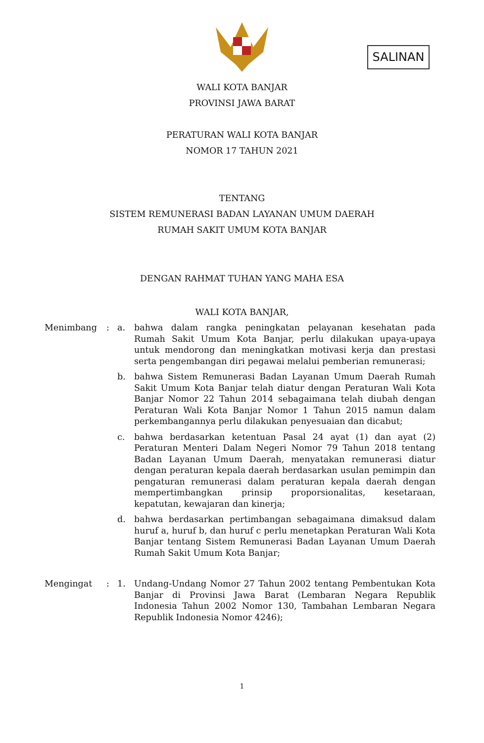SALINAN
WALI KOTA BANJAR
PROVINSI JAWA BARAT
PERATURAN WALI KOTA BANJAR
NOMOR 17 TAHUN 2021
TENTANG
SISTEM REMUNERASI BADAN LAYANAN UMUM DAERAH
RUMAH SAKIT UMUM KOTA BANJAR
DENGAN RAHMAT TUHAN YANG MAHA ESA
WALI KOTA BANJAR,
| Menimbang | : | a. | bahwa dalam rangka peningkatan pelayanan kesehatan pada Rumah Sakit Umum Kota Banjar, perlu dilakukan upaya-upaya untuk mendorong dan meningkatkan motivasi kerja dan prestasi serta pengembangan diri pegawai melalui pemberian remunerasi; |
| | | b. | bahwa Sistem Remunerasi Badan Layanan Umum Daerah Rumah Sakit Umum Kota Banjar telah diatur dengan Peraturan Wali Kota Banjar Nomor 22 Tahun 2014 sebagaimana telah diubah dengan Peraturan Wali Kota Banjar Nomor 1 Tahun 2015 namun dalam perkembangannya perlu dilakukan penyesuaian dan dicabut; |
| | | c. | bahwa berdasarkan ketentuan Pasal 24 ayat (1) dan ayat (2) Peraturan Menteri Dalam Negeri Nomor 79 Tahun 2018 tentang Badan Layanan Umum Daerah, menyatakan remunerasi diatur dengan peraturan kepala daerah berdasarkan usulan pemimpin dan pengaturan remunerasi dalam peraturan kepala daerah dengan mempertimbangkan prinsip proporsionalitas, kesetaraan, kepatutan, kewajaran dan kinerja; |
| | | d. | bahwa berdasarkan pertimbangan sebagaimana dimaksud dalam huruf a, huruf b, dan huruf c perlu menetapkan Peraturan Wali Kota Banjar tentang Sistem Remunerasi Badan Layanan Umum Daerah Rumah Sakit Umum Kota Banjar; |
| Mengingat | : | 1. | Undang-Undang Nomor 27 Tahun 2002 tentang Pembentukan Kota Banjar di Provinsi Jawa Barat (Lembaran Negara Republik Indonesia Tahun 2002 Nomor 130, Tambahan Lembaran Negara Republik Indonesia Nomor 4246); |
1